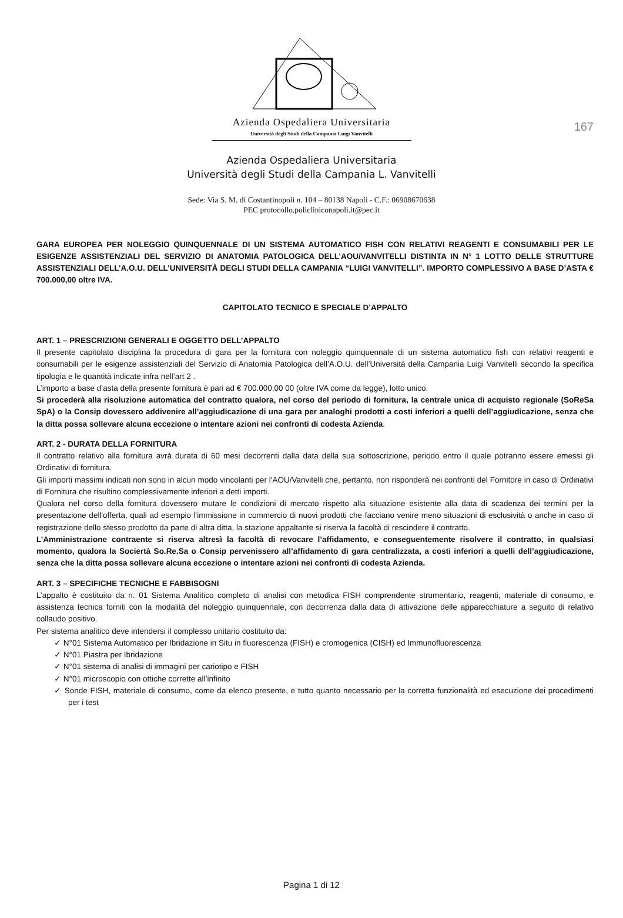167
Azienda Ospedaliera Universitaria
Università degli Studi della Campania Luigi Vanvitelli
Azienda Ospedaliera Universitaria
Università degli Studi della Campania L. Vanvitelli
Sede: Via S. M. di Costantinopoli n. 104 – 80138 Napoli - C.F.: 06908670638
PEC protocollo.policliniconapoli.it@pec.it
GARA EUROPEA PER NOLEGGIO QUINQUENNALE DI UN SISTEMA AUTOMATICO FISH CON RELATIVI REAGENTI E CONSUMABILI PER LE ESIGENZE ASSISTENZIALI DEL SERVIZIO DI ANATOMIA PATOLOGICA DELL’AOU/VANVITELLI DISTINTA IN N° 1 LOTTO DELLE STRUTTURE ASSISTENZIALI DELL’A.O.U. DELL’UNIVERSITÀ DEGLI STUDI DELLA CAMPANIA “LUIGI VANVITELLI”. IMPORTO COMPLESSIVO A BASE D’ASTA € 700.000,00 oltre IVA.
CAPITOLATO TECNICO E SPECIALE D’APPALTO
ART. 1 – PRESCRIZIONI GENERALI E OGGETTO DELL’APPALTO
Il presente capitolato disciplina la procedura di gara per la fornitura con noleggio quinquennale di un sistema automatico fish con relativi reagenti e consumabili per le esigenze assistenziali del Servizio di Anatomia Patologica dell’A.O.U. dell’Università della Campania Luigi Vanvitelli secondo la specifica tipologia e le quantità indicate infra nell’art 2 .
L’importo a base d’asta della presente fornitura è pari ad € 700.000,00 00 (oltre IVA come da legge), lotto unico.
Si procederà alla risoluzione automatica del contratto qualora, nel corso del periodo di fornitura, la centrale unica di acquisto regionale (SoReSa SpA) o la Consip dovessero addivenire all’aggiudicazione di una gara per analoghi prodotti a costi inferiori a quelli dell’aggiudicazione, senza che la ditta possa sollevare alcuna eccezione o intentare azioni nei confronti di codesta Azienda.
ART. 2 - DURATA DELLA FORNITURA
Il contratto relativo alla fornitura avrà durata di 60 mesi decorrenti dalla data della sua sottoscrizione, periodo entro il quale potranno essere emessi gli Ordinativi di fornitura.
Gli importi massimi indicati non sono in alcun modo vincolanti per l'AOU/Vanvitelli che, pertanto, non risponderà nei confronti del Fornitore in caso di Ordinativi di Fornitura che risultino complessivamente inferiori a detti importi.
Qualora nel corso della fornitura dovessero mutare le condizioni di mercato rispetto alla situazione esistente alla data di scadenza dei termini per la presentazione dell'offerta, quali ad esempio l'immissione in commercio di nuovi prodotti che facciano venire meno situazioni di esclusività o anche in caso di registrazione dello stesso prodotto da parte di altra ditta, la stazione appaltante si riserva la facoltà di rescindere il contratto.
L’Amministrazione contraente si riserva altresì la facoltà di revocare l’affidamento, e conseguentemente risolvere il contratto, in qualsiasi momento, qualora la Sociertà So.Re.Sa o Consip pervenissero all’affidamento di gara centralizzata, a costi inferiori a quelli dell’aggiudicazione, senza che la ditta possa sollevare alcuna eccezione o intentare azioni nei confronti di codesta Azienda.
ART. 3 – SPECIFICHE TECNICHE E FABBISOGNI
L’appalto è costituito da n. 01 Sistema Analitico completo di analisi con metodica FISH comprendente strumentario, reagenti, materiale di consumo, e assistenza tecnica forniti con la modalità del noleggio quinquennale, con decorrenza dalla data di attivazione delle apparecchiature a seguito di relativo collaudo positivo.
Per sistema analitico deve intendersi il complesso unitario costituito da:
✓ N°01 Sistema Automatico per Ibridazione in Situ in fluorescenza (FISH) e cromogenica (CISH) ed Immunofluorescenza
✓ N°01 Piastra per Ibridazione
✓ N°01 sistema di analisi di immagini per cariotipo e FISH
✓ N°01 microscopio con ottiche corrette all’infinito
✓ Sonde FISH, materiale di consumo, come da elenco presente, e tutto quanto necessario per la corretta funzionalità ed esecuzione dei procedimenti per i test
Pagina 1 di 12